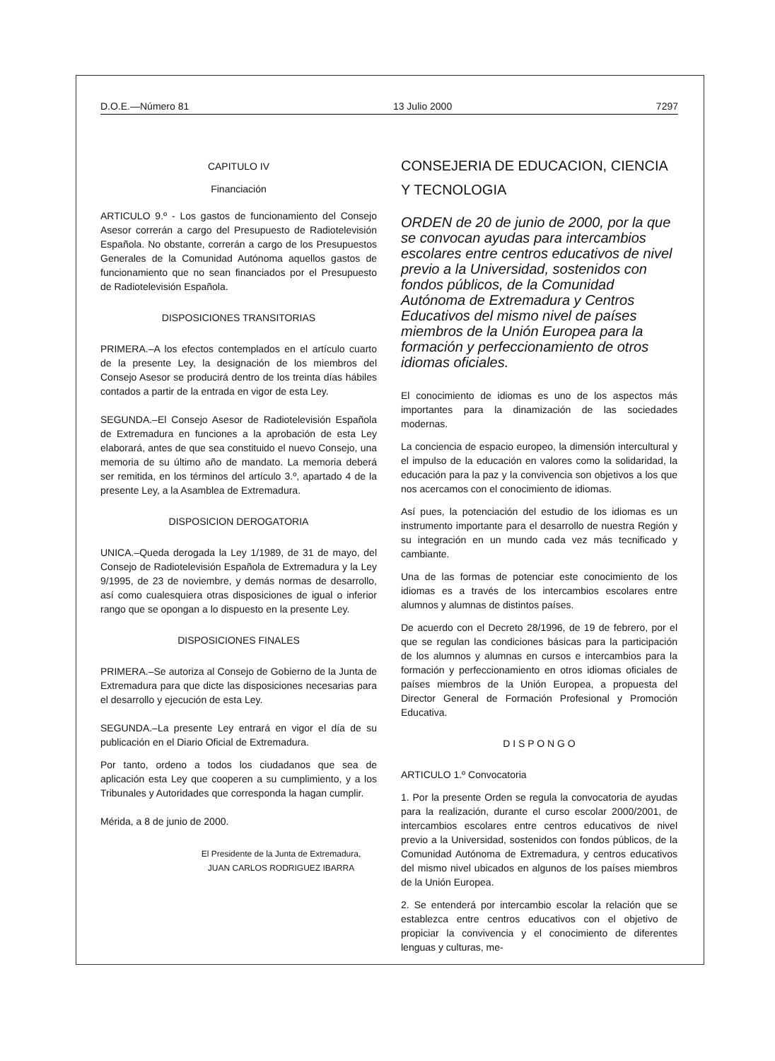D.O.E.—Número 81 13 Julio 2000 7297
CAPITULO IV
Financiación
ARTICULO 9.º - Los gastos de funcionamiento del Consejo Asesor correrán a cargo del Presupuesto de Radiotelevisión Española. No obstante, correrán a cargo de los Presupuestos Generales de la Comunidad Autónoma aquellos gastos de funcionamiento que no sean financiados por el Presupuesto de Radiotelevisión Española.
DISPOSICIONES TRANSITORIAS
PRIMERA.–A los efectos contemplados en el artículo cuarto de la presente Ley, la designación de los miembros del Consejo Asesor se producirá dentro de los treinta días hábiles contados a partir de la entrada en vigor de esta Ley.
SEGUNDA.–El Consejo Asesor de Radiotelevisión Española de Extremadura en funciones a la aprobación de esta Ley elaborará, antes de que sea constituido el nuevo Consejo, una memoria de su último año de mandato. La memoria deberá ser remitida, en los términos del artículo 3.º, apartado 4 de la presente Ley, a la Asamblea de Extremadura.
DISPOSICION DEROGATORIA
UNICA.–Queda derogada la Ley 1/1989, de 31 de mayo, del Consejo de Radiotelevisión Española de Extremadura y la Ley 9/1995, de 23 de noviembre, y demás normas de desarrollo, así como cualesquiera otras disposiciones de igual o inferior rango que se opongan a lo dispuesto en la presente Ley.
DISPOSICIONES FINALES
PRIMERA.–Se autoriza al Consejo de Gobierno de la Junta de Extremadura para que dicte las disposiciones necesarias para el desarrollo y ejecución de esta Ley.
SEGUNDA.–La presente Ley entrará en vigor el día de su publicación en el Diario Oficial de Extremadura.
Por tanto, ordeno a todos los ciudadanos que sea de aplicación esta Ley que cooperen a su cumplimiento, y a los Tribunales y Autoridades que corresponda la hagan cumplir.
Mérida, a 8 de junio de 2000.
El Presidente de la Junta de Extremadura,
JUAN CARLOS RODRIGUEZ IBARRA
CONSEJERIA DE EDUCACION, CIENCIA Y TECNOLOGIA
ORDEN de 20 de junio de 2000, por la que se convocan ayudas para intercambios escolares entre centros educativos de nivel previo a la Universidad, sostenidos con fondos públicos, de la Comunidad Autónoma de Extremadura y Centros Educativos del mismo nivel de países miembros de la Unión Europea para la formación y perfeccionamiento de otros idiomas oficiales.
El conocimiento de idiomas es uno de los aspectos más importantes para la dinamización de las sociedades modernas.
La conciencia de espacio europeo, la dimensión intercultural y el impulso de la educación en valores como la solidaridad, la educación para la paz y la convivencia son objetivos a los que nos acercamos con el conocimiento de idiomas.
Así pues, la potenciación del estudio de los idiomas es un instrumento importante para el desarrollo de nuestra Región y su integración en un mundo cada vez más tecnificado y cambiante.
Una de las formas de potenciar este conocimiento de los idiomas es a través de los intercambios escolares entre alumnos y alumnas de distintos países.
De acuerdo con el Decreto 28/1996, de 19 de febrero, por el que se regulan las condiciones básicas para la participación de los alumnos y alumnas en cursos e intercambios para la formación y perfeccionamiento en otros idiomas oficiales de países miembros de la Unión Europea, a propuesta del Director General de Formación Profesional y Promoción Educativa.
D I S P O N G O
ARTICULO 1.º Convocatoria
1. Por la presente Orden se regula la convocatoria de ayudas para la realización, durante el curso escolar 2000/2001, de intercambios escolares entre centros educativos de nivel previo a la Universidad, sostenidos con fondos públicos, de la Comunidad Autónoma de Extremadura, y centros educativos del mismo nivel ubicados en algunos de los países miembros de la Unión Europea.
2. Se entenderá por intercambio escolar la relación que se establezca entre centros educativos con el objetivo de propiciar la convivencia y el conocimiento de diferentes lenguas y culturas, me-